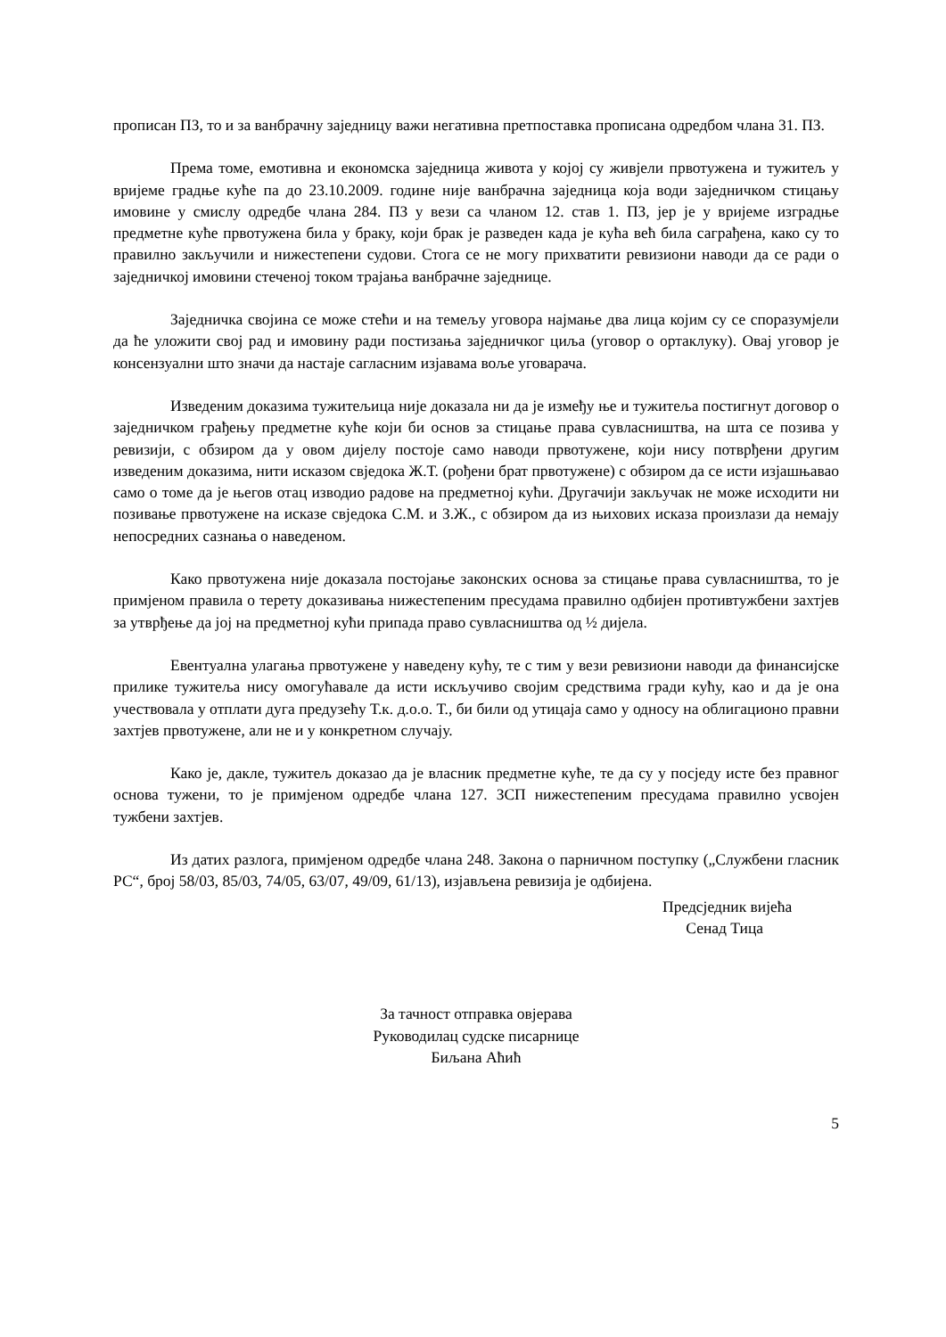прописан ПЗ, то и за ванбрачну заједницу важи негативна претпоставка прописана одредбом члана 31. ПЗ.
Према томе, емотивна и економска заједница живота у којој су живјели првотужена и тужитељ у вријеме градње куће па до 23.10.2009. године није ванбрачна заједница која води заједничком стицању имовине у смислу одредбе члана 284. ПЗ у вези са чланом 12. став 1. ПЗ, јер је у вријеме изградње предметне куће првотужена била у браку, који брак је разведен када је кућа већ била саграђена, како су то правилно закључили и нижестепени судови. Стога се не могу прихватити ревизиони наводи да се ради о заједничкој имовини стеченој током трајања ванбрачне заједнице.
Заједничка својина се може стећи и на темељу уговора најмање два лица којим су се споразумјели да ће уложити свој рад и имовину ради постизања заједничког циља (уговор о ортаклуку). Овај уговор је консензуални што значи да настаје сагласним изјавама воље уговарача.
Изведеним доказима тужитељица није доказала ни да је између ње и тужитеља постигнут договор о заједничком грађењу предметне куће који би основ за стицање права сувласништва, на шта се позива у ревизији, с обзиром да у овом дијелу постоје само наводи првотужене, који нису потврђени другим изведеним доказима, нити исказом свједока Ж.Т. (рођени брат првотужене) с обзиром да се исти изјашњавао само о томе да је његов отац изводио радове на предметној кући. Другачији закључак не може исходити ни позивање првотужене на исказе свједока С.М. и З.Ж., с обзиром да из њихових исказа произлази да немају непосредних сазнања о наведеном.
Како првотужена није доказала постојање законских основа за стицање права сувласништва, то је примјеном правила о терету доказивања нижестепеним пресудама правилно одбијен противтужбени захтјев за утврђење да јој на предметној кући припада право сувласништва од ½ дијела.
Евентуална улагања првотужене у наведену кућу, те с тим у вези ревизиони наводи да финансијске прилике тужитеља нису омогућавале да исти искључиво својим средствима гради кућу, као и да је она учествовала у отплати дуга предузећу Т.к. д.о.о. Т., би били од утицаја само у односу на облигационо правни захтјев првотужене, али не и у конкретном случају.
Како је, дакле, тужитељ доказао да је власник предметне куће, те да су у посједу исте без правног основа тужени, то је примјеном одредбе члана 127. ЗСП нижестепеним пресудама правилно усвојен тужбени захтјев.
Из датих разлога, примјеном одредбе члана 248. Закона о парничном поступку („Службени гласник РС“, број 58/03, 85/03, 74/05, 63/07, 49/09, 61/13), изјављена ревизија је одбијена.
Предсједник вијећа
Сенад Тица
За тачност отправка овјерава
Руководилац судске писарнице
Биљана Аћић
5